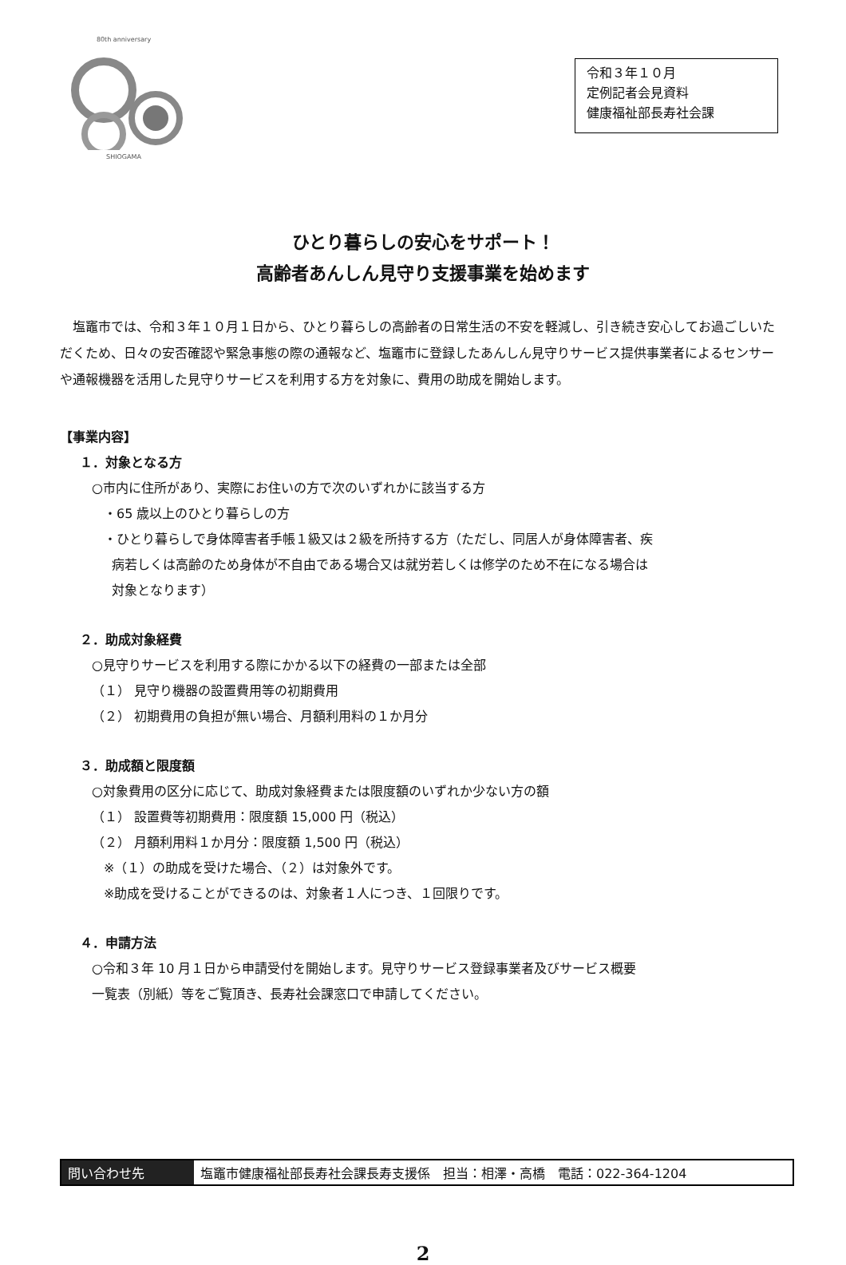80th anniversary SHIOGAMA
令和３年１０月
定例記者会見資料
健康福祉部長寿社会課
ひとり暮らしの安心をサポート！
高齢者あんしん見守り支援事業を始めます
塩竈市では、令和３年１０月１日から、ひとり暮らしの高齢者の日常生活の不安を軽減し、引き続き安心してお過ごしいただくため、日々の安否確認や緊急事態の際の通報など、塩竈市に登録したあんしん見守りサービス提供事業者によるセンサーや通報機器を活用した見守りサービスを利用する方を対象に、費用の助成を開始します。
【事業内容】
１．対象となる方
○市内に住所があり、実際にお住いの方で次のいずれかに該当する方
・65 歳以上のひとり暮らしの方
・ひとり暮らしで身体障害者手帳１級又は２級を所持する方（ただし、同居人が身体障害者、疾
病若しくは高齢のため身体が不自由である場合又は就労若しくは修学のため不在になる場合は
対象となります）
２．助成対象経費
○見守りサービスを利用する際にかかる以下の経費の一部または全部
（１） 見守り機器の設置費用等の初期費用
（２） 初期費用の負担が無い場合、月額利用料の１か月分
３．助成額と限度額
○対象費用の区分に応じて、助成対象経費または限度額のいずれか少ない方の額
（１） 設置費等初期費用：限度額 15,000 円（税込）
（２） 月額利用料１か月分：限度額 1,500 円（税込）
※（１）の助成を受けた場合、（２）は対象外です。
※助成を受けることができるのは、対象者１人につき、１回限りです。
４．申請方法
○令和３年 10 月１日から申請受付を開始します。見守りサービス登録事業者及びサービス概要
一覧表（別紙）等をご覧頂き、長寿社会課窓口で申請してください。
問い合わせ先 塩竈市健康福祉部長寿社会課長寿支援係　担当：相澤・高橋　電話：022-364-1204
2